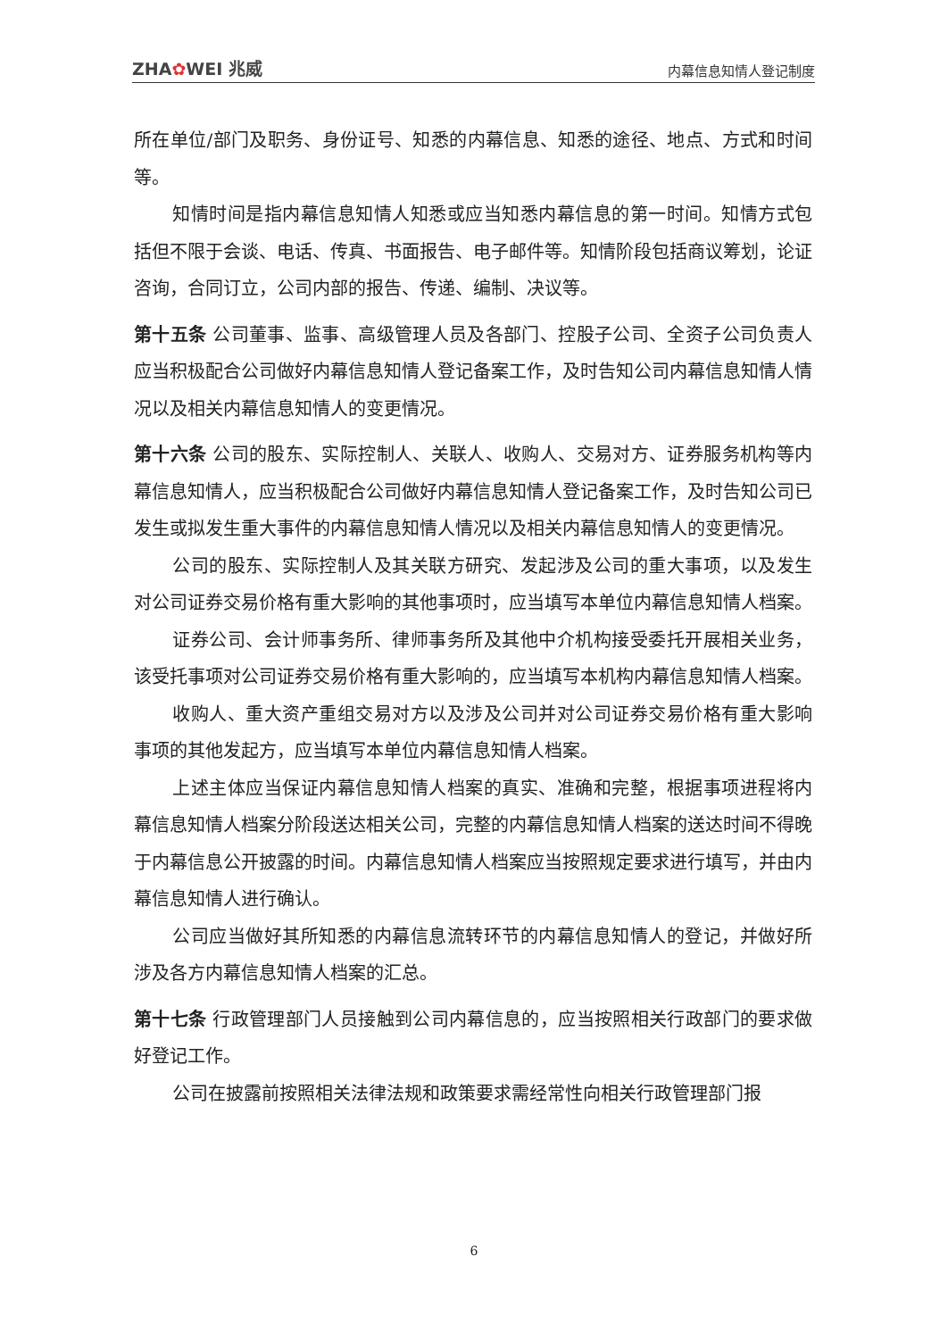ZHA✿WEI 兆威 内幕信息知情人登记制度
所在单位/部门及职务、身份证号、知悉的内幕信息、知悉的途径、地点、方式和时间等。
知情时间是指内幕信息知情人知悉或应当知悉内幕信息的第一时间。知情方式包括但不限于会谈、电话、传真、书面报告、电子邮件等。知情阶段包括商议筹划，论证咨询，合同订立，公司内部的报告、传递、编制、决议等。
第十五条 公司董事、监事、高级管理人员及各部门、控股子公司、全资子公司负责人应当积极配合公司做好内幕信息知情人登记备案工作，及时告知公司内幕信息知情人情况以及相关内幕信息知情人的变更情况。
第十六条 公司的股东、实际控制人、关联人、收购人、交易对方、证券服务机构等内幕信息知情人，应当积极配合公司做好内幕信息知情人登记备案工作，及时告知公司已发生或拟发生重大事件的内幕信息知情人情况以及相关内幕信息知情人的变更情况。
公司的股东、实际控制人及其关联方研究、发起涉及公司的重大事项，以及发生对公司证券交易价格有重大影响的其他事项时，应当填写本单位内幕信息知情人档案。
证券公司、会计师事务所、律师事务所及其他中介机构接受委托开展相关业务，该受托事项对公司证券交易价格有重大影响的，应当填写本机构内幕信息知情人档案。
收购人、重大资产重组交易对方以及涉及公司并对公司证券交易价格有重大影响事项的其他发起方，应当填写本单位内幕信息知情人档案。
上述主体应当保证内幕信息知情人档案的真实、准确和完整，根据事项进程将内幕信息知情人档案分阶段送达相关公司，完整的内幕信息知情人档案的送达时间不得晚于内幕信息公开披露的时间。内幕信息知情人档案应当按照规定要求进行填写，并由内幕信息知情人进行确认。
公司应当做好其所知悉的内幕信息流转环节的内幕信息知情人的登记，并做好所涉及各方内幕信息知情人档案的汇总。
第十七条 行政管理部门人员接触到公司内幕信息的，应当按照相关行政部门的要求做好登记工作。
公司在披露前按照相关法律法规和政策要求需经常性向相关行政管理部门报
6